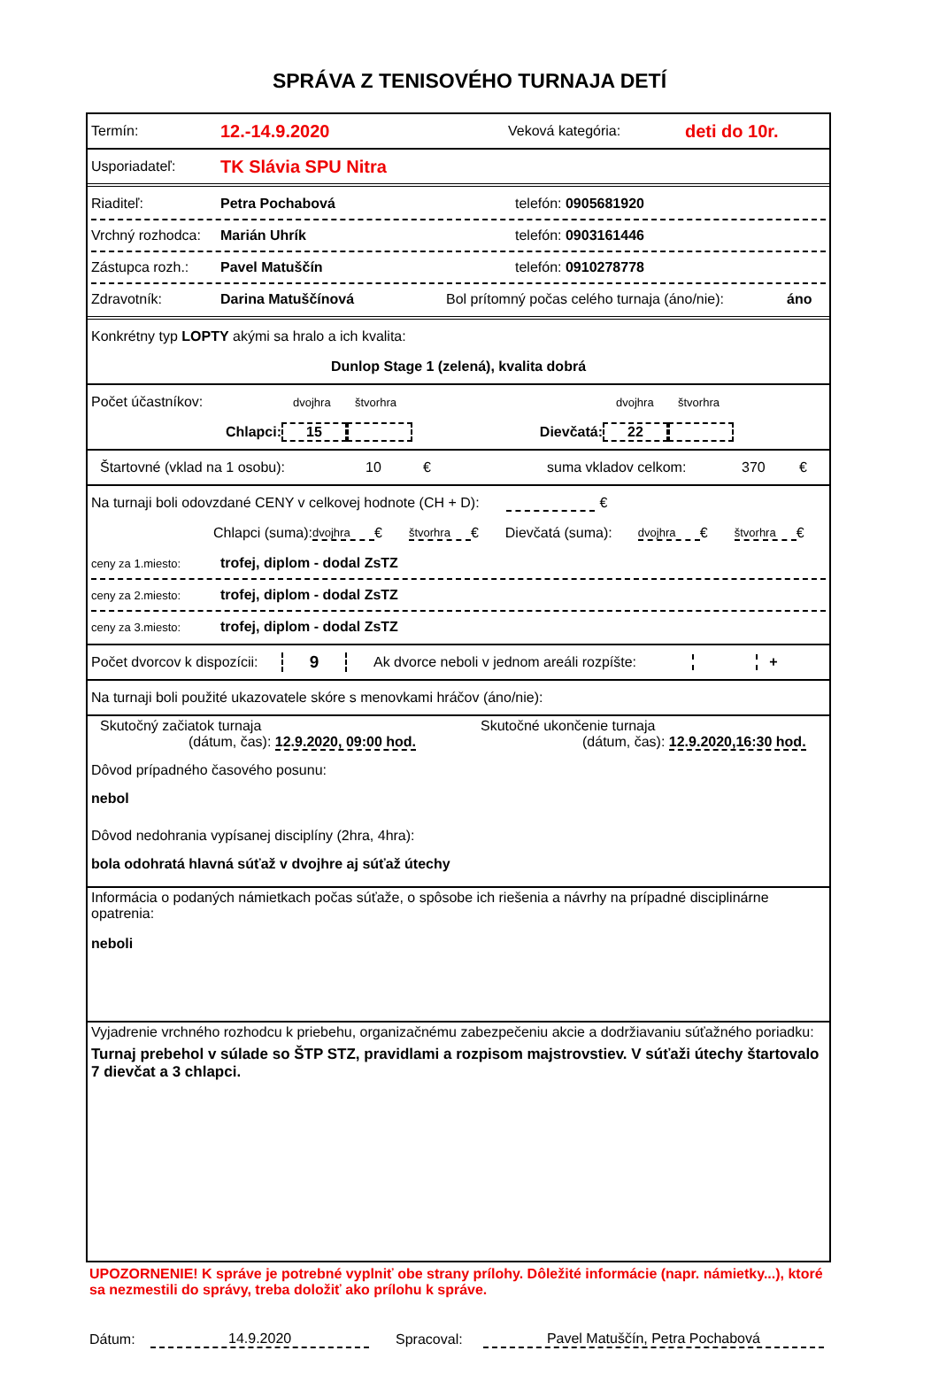SPRÁVA Z TENISOVÉHO TURNAJA DETÍ
Termín: 12.-14.9.2020 Veková kategória: deti do 10r.
Usporiadateľ: TK Slávia SPU Nitra
Riaditeľ: Petra Pochabová telefón: 0905681920
Vrchný rozhodca: Marián Uhrík telefón: 0903161446
Zástupca rozh.: Pavel Matuščín telefón: 0910278778
Zdravotník: Darina Matuščínová Bol prítomný počas celého turnaja (áno/nie): áno
Konkrétny typ LOPTY akými sa hralo a ich kvalita:
Dunlop Stage 1 (zelená), kvalita dobrá
Počet účastníkov: dvojhra štvorhra dvojhra štvorhra
Chlapci: 15 Dievčatá: 22
Štartovné (vklad na 1 osobu): 10 € suma vkladov celkom: 370 €
Na turnaji boli odovzdané CENY v celkovej hodnote (CH + D): €
Chlapci (suma): dvojhra € štvorhra € Dievčatá (suma): dvojhra € štvorhra €
ceny za 1.miesto: trofej, diplom - dodal ZsTZ
ceny za 2.miesto: trofej, diplom - dodal ZsTZ
ceny za 3.miesto: trofej, diplom - dodal ZsTZ
Počet dvorcov k dispozícii: 9 Ak dvorce neboli v jednom areáli rozpíšte: +
Na turnaji boli použité ukazovatele skóre s menovkami hráčov (áno/nie):
Skutočný začiatok turnaja
(dátum, čas): 12.9.2020, 09:00 hod.
Skutočné ukončenie turnaja
(dátum, čas): 12.9.2020,16:30 hod.
Dôvod prípadného časového posunu:
nebol
Dôvod nedohrania vypísanej disciplíny (2hra, 4hra):
bola odohratá hlavná súťaž v dvojhre aj súťaž útechy
Informácia o podaných námietkach počas súťaže, o spôsobe ich riešenia a návrhy na prípadné disciplinárne opatrenia:
neboli
Vyjadrenie vrchného rozhodcu k priebehu, organizačnému zabezpečeniu akcie a dodržiavaniu súťažného poriadku:
Turnaj prebehol v súlade so ŠTP STZ, pravidlami a rozpisom majstrovstiev. V súťaži útechy štartovalo 7 dievčat a 3 chlapci.
UPOZORNENIE! K správe je potrebné vyplniť obe strany prílohy. Dôležité informácie (napr. námietky...), ktoré sa nezmestili do správy, treba doložiť ako prílohu k správe.
Dátum: 14.9.2020 Spracoval: Pavel Matuščín, Petra Pochabová